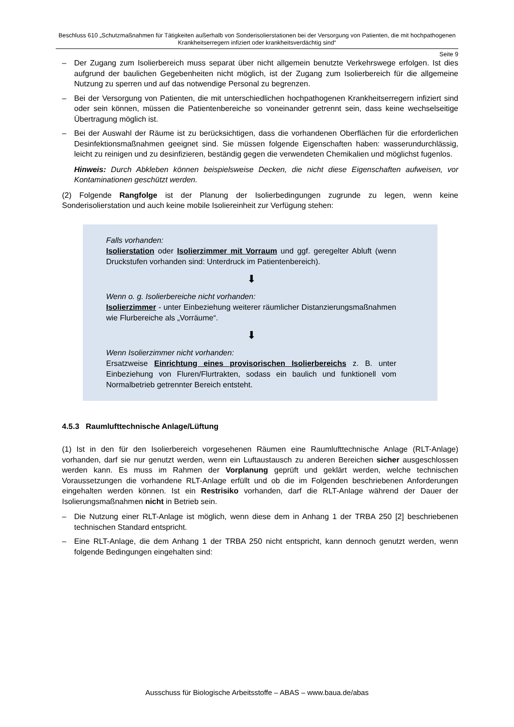Beschluss 610 „Schutzmaßnahmen für Tätigkeiten außerhalb von Sonderisolierstationen bei der Versorgung von Patienten, die mit hochpathogenen Krankheitserregern infiziert oder krankheitsverdächtig sind“
Seite 9
– Der Zugang zum Isolierbereich muss separat über nicht allgemein benutzte Verkehrswege erfolgen. Ist dies aufgrund der baulichen Gegebenheiten nicht möglich, ist der Zugang zum Isolierbereich für die allgemeine Nutzung zu sperren und auf das notwendige Personal zu begrenzen.
– Bei der Versorgung von Patienten, die mit unterschiedlichen hochpathogenen Krankheitserregern infiziert sind oder sein können, müssen die Patientenbereiche so voneinander getrennt sein, dass keine wechselseitige Übertragung möglich ist.
– Bei der Auswahl der Räume ist zu berücksichtigen, dass die vorhandenen Oberflächen für die erforderlichen Desinfektionsmaßnahmen geeignet sind. Sie müssen folgende Eigenschaften haben: wasserundurchlässig, leicht zu reinigen und zu desinfizieren, beständig gegen die verwendeten Chemikalien und möglichst fugenlos.
Hinweis: Durch Abkleben können beispielsweise Decken, die nicht diese Eigenschaften aufweisen, vor Kontaminationen geschützt werden.
(2) Folgende Rangfolge ist der Planung der Isolierbedingungen zugrunde zu legen, wenn keine Sonderisolierstation und auch keine mobile Isoliereinheit zur Verfügung stehen:
Falls vorhanden:
Isolierstation oder Isolierzimmer mit Vorraum und ggf. geregelter Abluft (wenn Druckstufen vorhanden sind: Unterdruck im Patientenbereich).
⬇
Wenn o. g. Isolierbereiche nicht vorhanden:
Isolierzimmer - unter Einbeziehung weiterer räumlicher Distanzierungsmaßnahmen wie Flurbereiche als „Vorräume“.
⬇
Wenn Isolierzimmer nicht vorhanden:
Ersatzweise Einrichtung eines provisorischen Isolierbereichs z. B. unter Einbeziehung von Fluren/Flurtrakten, sodass ein baulich und funktionell vom Normalbetrieb getrennter Bereich entsteht.
4.5.3 Raumlufttechnische Anlage/Lüftung
(1) Ist in den für den Isolierbereich vorgesehenen Räumen eine Raumlufttechnische Anlage (RLT-Anlage) vorhanden, darf sie nur genutzt werden, wenn ein Luftaustausch zu anderen Bereichen sicher ausgeschlossen werden kann. Es muss im Rahmen der Vorplanung geprüft und geklärt werden, welche technischen Voraussetzungen die vorhandene RLT-Anlage erfüllt und ob die im Folgenden beschriebenen Anforderungen eingehalten werden können. Ist ein Restrisiko vorhanden, darf die RLT-Anlage während der Dauer der Isolierungsmaßnahmen nicht in Betrieb sein.
– Die Nutzung einer RLT-Anlage ist möglich, wenn diese dem in Anhang 1 der TRBA 250 [2] beschriebenen technischen Standard entspricht.
– Eine RLT-Anlage, die dem Anhang 1 der TRBA 250 nicht entspricht, kann dennoch genutzt werden, wenn folgende Bedingungen eingehalten sind:
Ausschuss für Biologische Arbeitsstoffe – ABAS – www.baua.de/abas